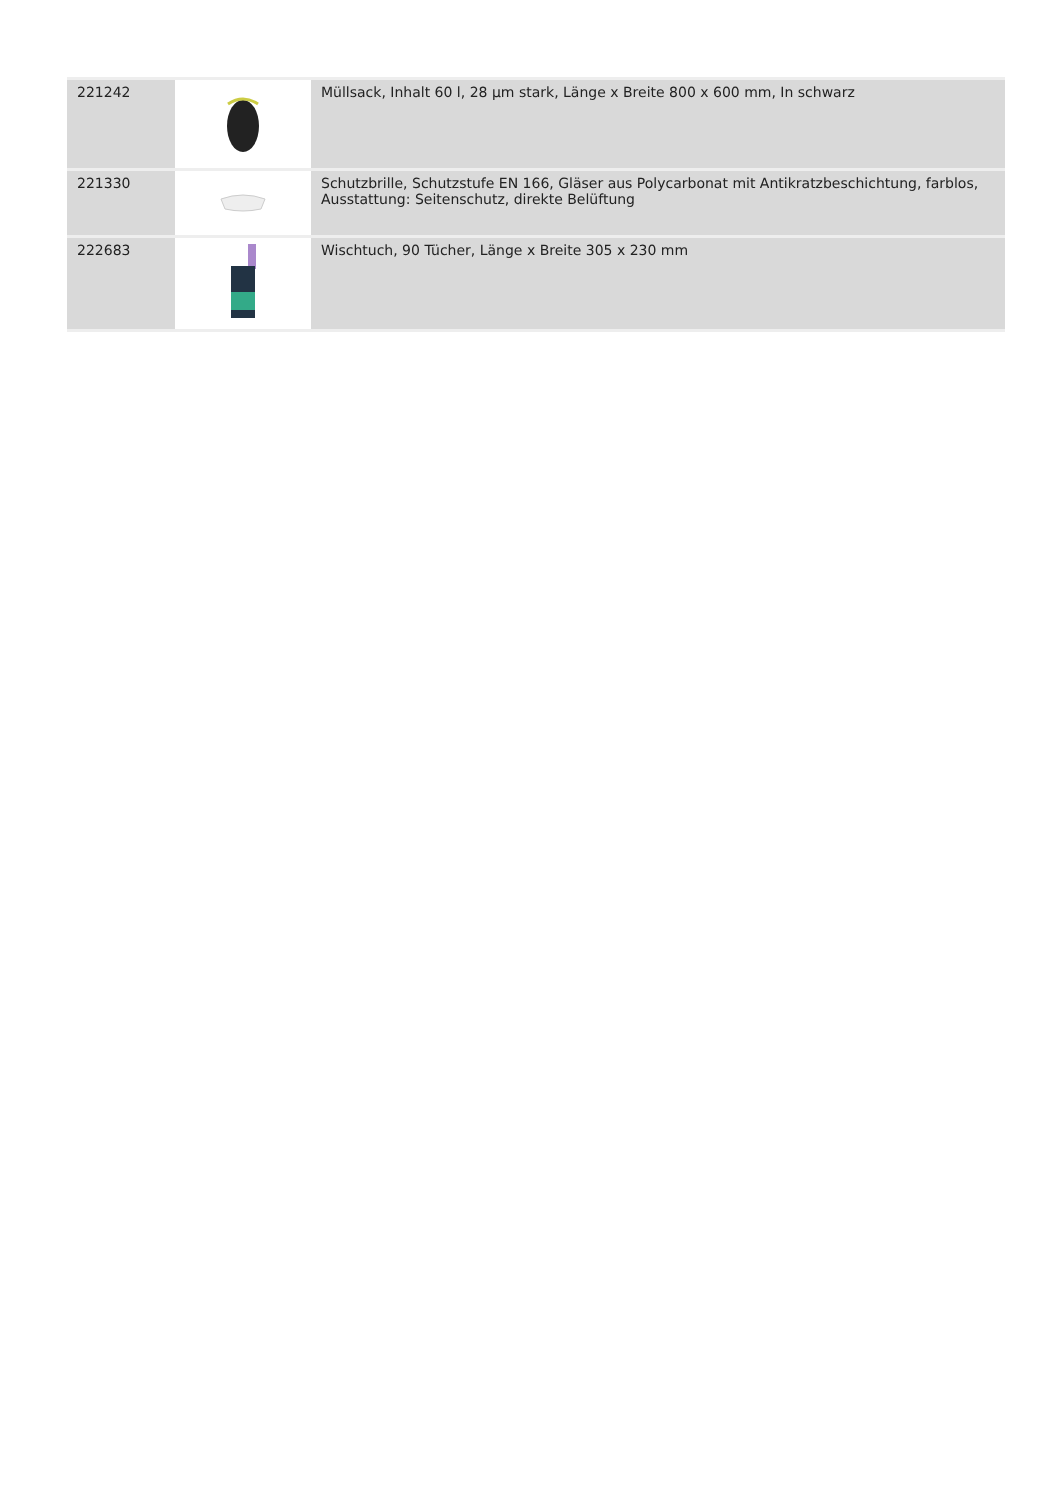| 221242 | | Müllsack, Inhalt 60 l, 28 µm stark, Länge x Breite 800 x 600 mm, In schwarz |
| 221330 | | Schutzbrille, Schutzstufe EN 166, Gläser aus Polycarbonat mit Antikratzbeschichtung, farblos, Ausstattung: Seitenschutz, direkte Belüftung |
| 222683 | | Wischtuch, 90 Tücher, Länge x Breite 305 x 230 mm |